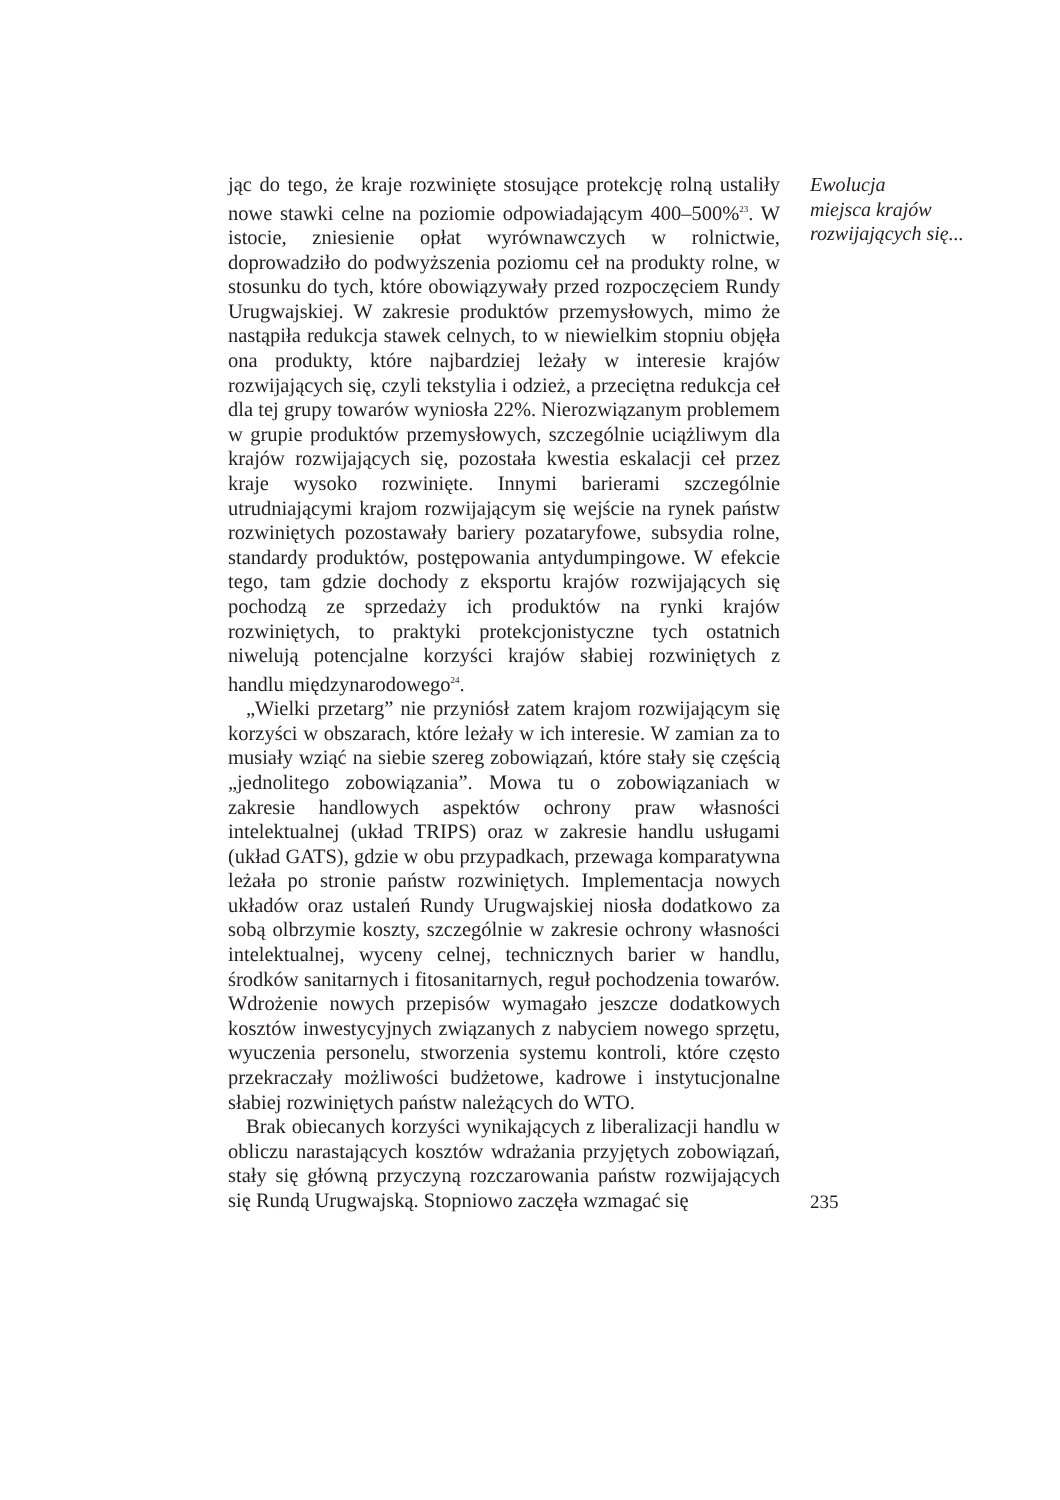jąc do tego, że kraje rozwinięte stosujące protekcję rolną ustaliły nowe stawki celne na poziomie odpowiadającym 400–500%<sup>23</sup>. W istocie, zniesienie opłat wyrównawczych w rolnictwie, doprowadziło do podwyższenia poziomu ceł na produkty rolne, w stosunku do tych, które obowiązywały przed rozpoczęciem Rundy Urugwajskiej. W zakresie produktów przemysłowych, mimo że nastąpiła redukcja stawek celnych, to w niewielkim stopniu objęła ona produkty, które najbardziej leżały w interesie krajów rozwijających się, czyli tekstylia i odzież, a przeciętna redukcja ceł dla tej grupy towarów wyniosła 22%. Nierozwiązanym problemem w grupie produktów przemysłowych, szczególnie uciążliwym dla krajów rozwijających się, pozostała kwestia eskalacji ceł przez kraje wysoko rozwinięte. Innymi barierami szczególnie utrudniającymi krajom rozwijającym się wejście na rynek państw rozwiniętych pozostawały bariery pozataryfowe, subsydia rolne, standardy produktów, postępowania antydumpingowe. W efekcie tego, tam gdzie dochody z eksportu krajów rozwijających się pochodzą ze sprzedaży ich produktów na rynki krajów rozwiniętych, to praktyki protekcjonistyczne tych ostatnich niwelują potencjalne korzyści krajów słabiej rozwiniętych z handlu międzynarodowego<sup>24</sup>.
„Wielki przetarg” nie przyniósł zatem krajom rozwijającym się korzyści w obszarach, które leżały w ich interesie. W zamian za to musiały wziąć na siebie szereg zobowiązań, które stały się częścią „jednolitego zobowiązania”. Mowa tu o zobowiązaniach w zakresie handlowych aspektów ochrony praw własności intelektualnej (układ TRIPS) oraz w zakresie handlu usługami (układ GATS), gdzie w obu przypadkach, przewaga komparatywna leżała po stronie państw rozwiniętych. Implementacja nowych układów oraz ustaleń Rundy Urugwajskiej niosła dodatkowo za sobą olbrzymie koszty, szczególnie w zakresie ochrony własności intelektualnej, wyceny celnej, technicznych barier w handlu, środków sanitarnych i fitosanitarnych, reguł pochodzenia towarów. Wdrożenie nowych przepisów wymagało jeszcze dodatkowych kosztów inwestycyjnych związanych z nabyciem nowego sprzętu, wyuczenia personelu, stworzenia systemu kontroli, które często przekraczały możliwości budżetowe, kadrowe i instytucjonalne słabiej rozwiniętych państw należących do WTO.
Brak obiecanych korzyści wynikających z liberalizacji handlu w obliczu narastających kosztów wdrażania przyjętych zobowiązań, stały się główną przyczyną rozczarowania państw rozwijających się Rundą Urugwajską. Stopniowo zaczęła wzmagać się
Ewolucja
miejsca krajów
rozwijających się...
235